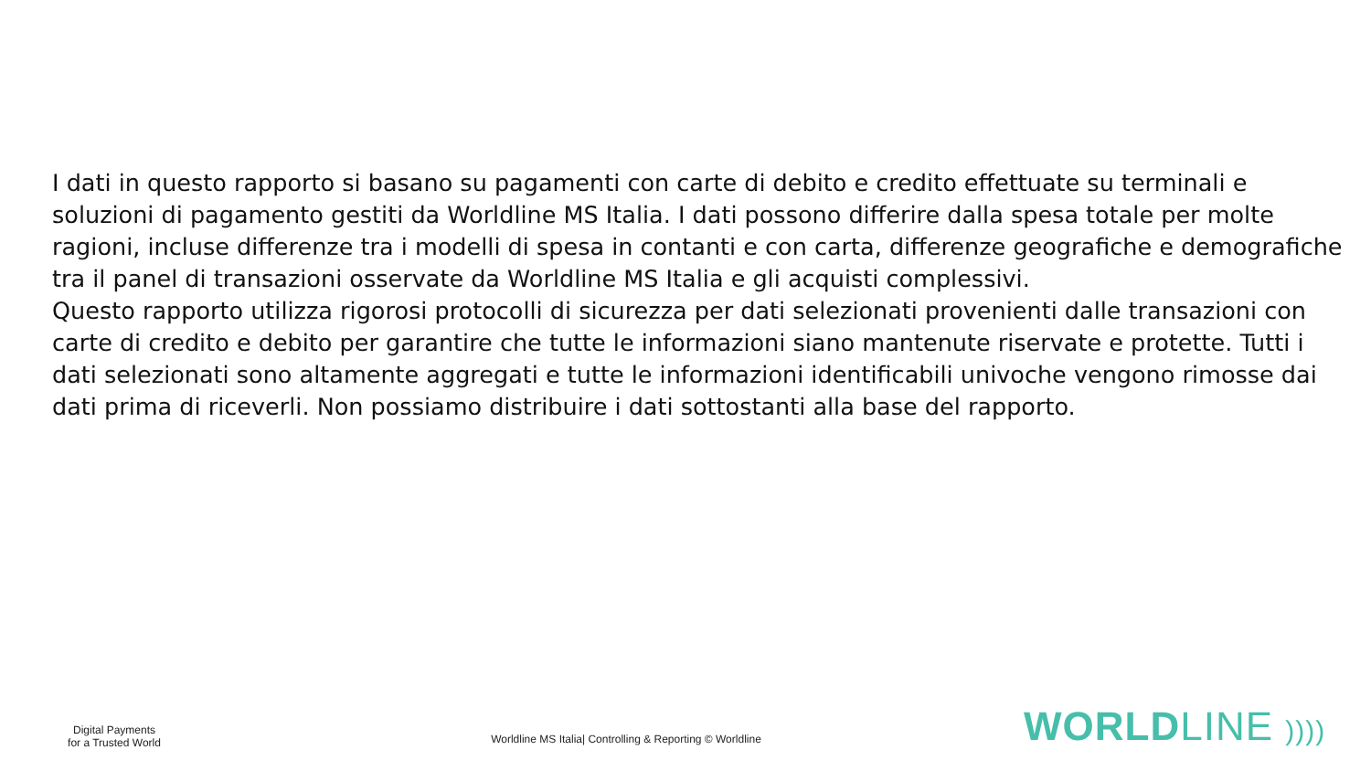I dati in questo rapporto si basano su pagamenti con carte di debito e credito effettuate su terminali e soluzioni di pagamento gestiti da Worldline MS Italia. I dati possono differire dalla spesa totale per molte ragioni, incluse differenze tra i modelli di spesa in contanti e con carta, differenze geografiche e demografiche tra il panel di transazioni osservate da Worldline MS Italia e gli acquisti complessivi.
Questo rapporto utilizza rigorosi protocolli di sicurezza per dati selezionati provenienti dalle transazioni con carte di credito e debito per garantire che tutte le informazioni siano mantenute riservate e protette. Tutti i dati selezionati sono altamente aggregati e tutte le informazioni identificabili univoche vengono rimosse dai dati prima di riceverli. Non possiamo distribuire i dati sottostanti alla base del rapporto.
Digital Payments
for a Trusted World
Worldline MS Italia| Controlling & Reporting © Worldline
WORLDLINE ))))